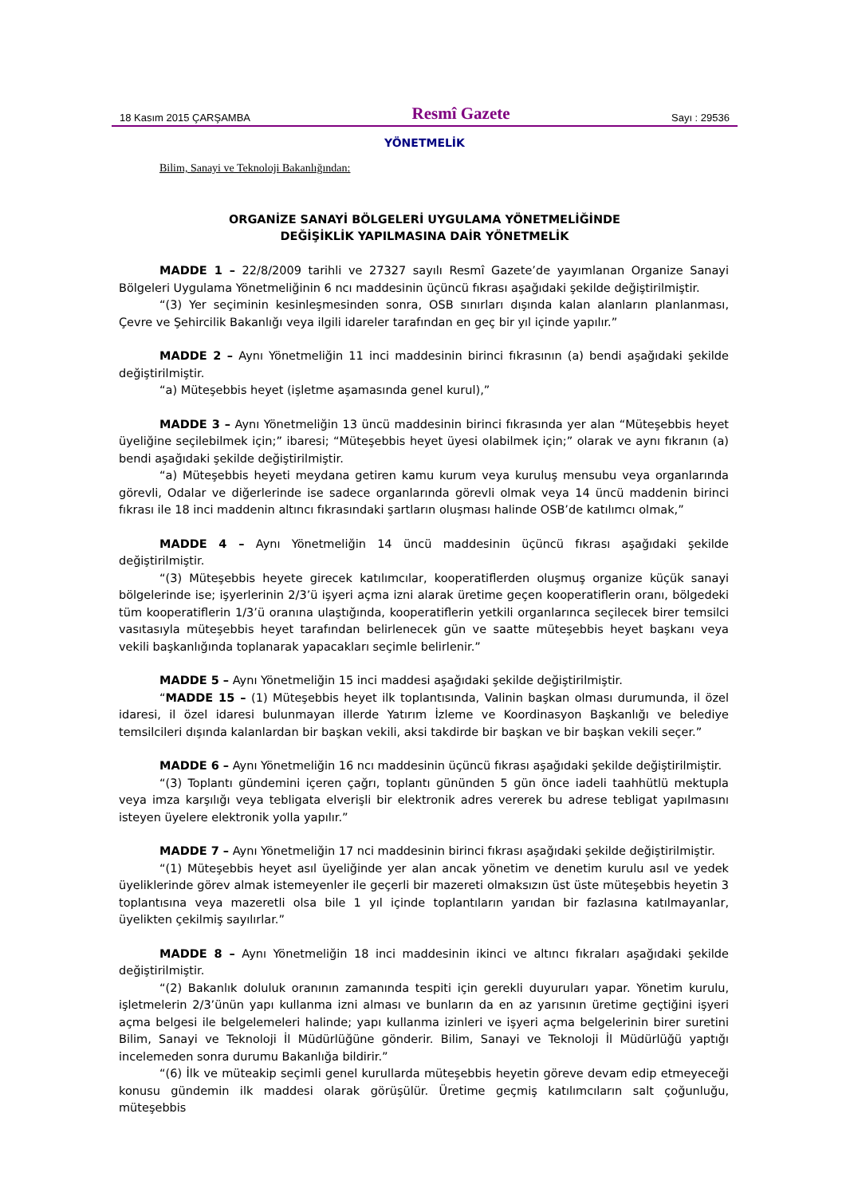18 Kasım 2015 ÇARŞAMBA Resmî Gazete Sayı : 29536
YÖNETMELİK
Bilim, Sanayi ve Teknoloji Bakanlığından:
ORGANİZE SANAYİ BÖLGELERİ UYGULAMA YÖNETMELİĞİNDE
DEĞİŞİKLİK YAPILMASINA DAİR YÖNETMELİK
MADDE 1 – 22/8/2009 tarihli ve 27327 sayılı Resmî Gazete’de yayımlanan Organize Sanayi Bölgeleri Uygulama Yönetmeliğinin 6 ncı maddesinin üçüncü fıkrası aşağıdaki şekilde değiştirilmiştir.
“(3) Yer seçiminin kesinleşmesinden sonra, OSB sınırları dışında kalan alanların planlanması, Çevre ve Şehircilik Bakanlığı veya ilgili idareler tarafından en geç bir yıl içinde yapılır.”
MADDE 2 – Aynı Yönetmeliğin 11 inci maddesinin birinci fıkrasının (a) bendi aşağıdaki şekilde değiştirilmiştir.
“a) Müteşebbis heyet (işletme aşamasında genel kurul),”
MADDE 3 – Aynı Yönetmeliğin 13 üncü maddesinin birinci fıkrasında yer alan “Müteşebbis heyet üyeliğine seçilebilmek için;” ibaresi; “Müteşebbis heyet üyesi olabilmek için;” olarak ve aynı fıkranın (a) bendi aşağıdaki şekilde değiştirilmiştir.
“a) Müteşebbis heyeti meydana getiren kamu kurum veya kuruluş mensubu veya organlarında görevli, Odalar ve diğerlerinde ise sadece organlarında görevli olmak veya 14 üncü maddenin birinci fıkrası ile 18 inci maddenin altıncı fıkrasındaki şartların oluşması halinde OSB’de katılımcı olmak,”
MADDE 4 – Aynı Yönetmeliğin 14 üncü maddesinin üçüncü fıkrası aşağıdaki şekilde değiştirilmiştir.
“(3) Müteşebbis heyete girecek katılımcılar, kooperatiflerden oluşmuş organize küçük sanayi bölgelerinde ise; işyerlerinin 2/3’ü işyeri açma izni alarak üretime geçen kooperatiflerin oranı, bölgedeki tüm kooperatiflerin 1/3’ü oranına ulaştığında, kooperatiflerin yetkili organlarınca seçilecek birer temsilci vasıtasıyla müteşebbis heyet tarafından belirlenecek gün ve saatte müteşebbis heyet başkanı veya vekili başkanlığında toplanarak yapacakları seçimle belirlenir.”
MADDE 5 – Aynı Yönetmeliğin 15 inci maddesi aşağıdaki şekilde değiştirilmiştir.
“MADDE 15 – (1) Müteşebbis heyet ilk toplantısında, Valinin başkan olması durumunda, il özel idaresi, il özel idaresi bulunmayan illerde Yatırım İzleme ve Koordinasyon Başkanlığı ve belediye temsilcileri dışında kalanlardan bir başkan vekili, aksi takdirde bir başkan ve bir başkan vekili seçer.”
MADDE 6 – Aynı Yönetmeliğin 16 ncı maddesinin üçüncü fıkrası aşağıdaki şekilde değiştirilmiştir.
“(3) Toplantı gündemini içeren çağrı, toplantı gününden 5 gün önce iadeli taahhütlü mektupla veya imza karşılığı veya tebligata elverişli bir elektronik adres vererek bu adrese tebligat yapılmasını isteyen üyelere elektronik yolla yapılır.”
MADDE 7 – Aynı Yönetmeliğin 17 nci maddesinin birinci fıkrası aşağıdaki şekilde değiştirilmiştir.
“(1) Müteşebbis heyet asıl üyeliğinde yer alan ancak yönetim ve denetim kurulu asıl ve yedek üyeliklerinde görev almak istemeyenler ile geçerli bir mazereti olmaksızın üst üste müteşebbis heyetin 3 toplantısına veya mazeretli olsa bile 1 yıl içinde toplantıların yarıdan bir fazlasına katılmayanlar, üyelikten çekilmiş sayılırlar.”
MADDE 8 – Aynı Yönetmeliğin 18 inci maddesinin ikinci ve altıncı fıkraları aşağıdaki şekilde değiştirilmiştir.
“(2) Bakanlık doluluk oranının zamanında tespiti için gerekli duyuruları yapar. Yönetim kurulu, işletmelerin 2/3’ünün yapı kullanma izni alması ve bunların da en az yarısının üretime geçtiğini işyeri açma belgesi ile belgelemeleri halinde; yapı kullanma izinleri ve işyeri açma belgelerinin birer suretini Bilim, Sanayi ve Teknoloji İl Müdürlüğüne gönderir. Bilim, Sanayi ve Teknoloji İl Müdürlüğü yaptığı incelemeden sonra durumu Bakanlığa bildirir.”
“(6) İlk ve müteakip seçimli genel kurullarda müteşebbis heyetin göreve devam edip etmeyeceği konusu gündemin ilk maddesi olarak görüşülür. Üretime geçmiş katılımcıların salt çoğunluğu, müteşebbis